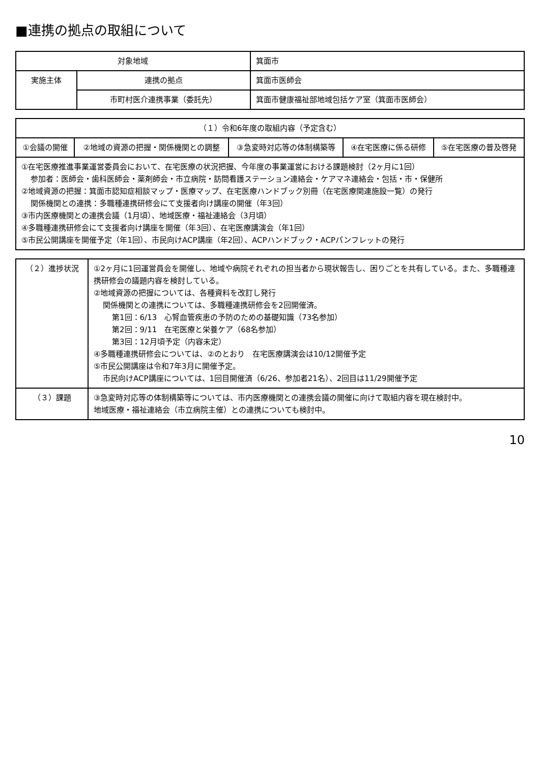■連携の拠点の取組について
| 対象地域 | | 箕面市 |
| 実施主体 | 連携の拠点 | 箕面市医師会 |
| | 市町村医介連携事業（委託先） | 箕面市健康福祉部地域包括ケア室（箕面市医師会） |
| （１）令和6年度の取組内容（予定含む） | | | | |
| --- | --- | --- | --- | --- |
| ①会議の開催 | ②地域の資源の把握・関係機関との調整 | ③急変時対応等の体制構築等 | ④在宅医療に係る研修 | ⑤在宅医療の普及啓発 |
| ①在宅医療推進事業運営委員会において、在宅医療の状況把握、今年度の事業運営における課題検討（2ヶ月に1回） 参加者：医師会・歯科医師会・薬剤師会・市立病院・訪問看護ステーション連絡会・ケアマネ連絡会・包括・市・保健所 ②地域資源の把握：箕面市認知症相談マップ・医療マップ、在宅医療ハンドブック別冊（在宅医療関連施設一覧）の発行 関係機関との連携：多職種連携研修会にて支援者向け講座の開催（年3回） ③市内医療機関との連携会議（1月頃）、地域医療・福祉連絡会（3月頃） ④多職種連携研修会にて支援者向け講座を開催（年3回）、在宅医療講演会（年1回） ⑤市民公開講座を開催予定（年1回）、市民向けACP講座（年2回）、ACPハンドブック・ACPパンフレットの発行 | | | | |
| （２）進捗状況 | ①2ヶ月に1回運営員会を開催し、地域や病院それぞれの担当者から現状報告し、困りごとを共有している。また、多職種連携研修会の議題内容を検討している。 ②地域資源の把握については、各種資料を改訂し発行 関係機関との連携については、多職種連携研修会を2回開催済。 第1回：6/13 心腎血管疾患の予防のための基礎知識（73名参加） 第2回：9/11 在宅医療と栄養ケア（68名参加） 第3回：12月頃予定（内容未定） ④多職種連携研修会については、②のとおり 在宅医療講演会は10/12開催予定 ⑤市民公開講座は令和7年3月に開催予定。 市民向けACP講座については、1回目開催済（6/26、参加者21名）、2回目は11/29開催予定 |
| （３）課題 | ③急変時対応等の体制構築等については、市内医療機関との連携会議の開催に向けて取組内容を現在検討中。 地域医療・福祉連絡会（市立病院主催）との連携についても検討中。 |
10